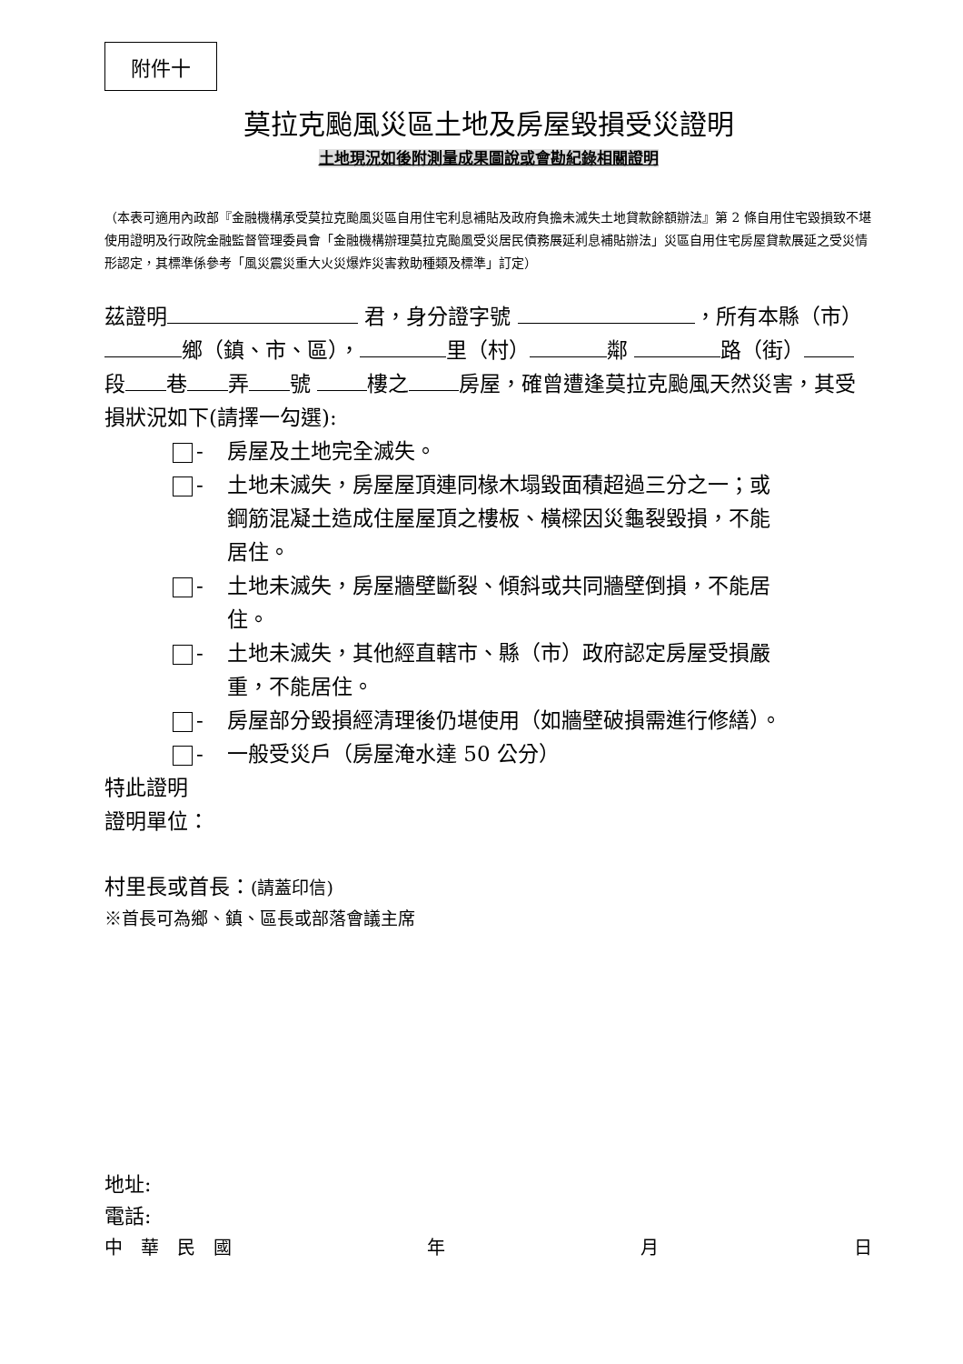附件十
莫拉克颱風災區土地及房屋毀損受災證明
土地現況如後附測量成果圖說或會勘紀錄相關證明
（本表可適用內政部『金融機構承受莫拉克颱風災區自用住宅利息補貼及政府負擔未滅失土地貸款餘額辦法』第 2 條自用住宅毀損致不堪使用證明及行政院金融監督管理委員會「金融機構辦理莫拉克颱風受災居民債務展延利息補貼辦法」災區自用住宅房屋貸款展延之受災情形認定，其標準係參考「風災震災重大火災爆炸災害救助種類及標準」訂定）
茲證明 君，身分證字號 ，所有本縣（市） 鄉（鎮、市、區）， 里（村） 鄰 路（街） 段 巷 弄 號 樓之 房屋，確曾遭逢莫拉克颱風天然災害，其受損狀況如下(請擇一勾選):
- 房屋及土地完全滅失。
- 土地未滅失，房屋屋頂連同椽木塌毀面積超過三分之一；或鋼筋混凝土造成住屋屋頂之樓板、橫樑因災龜裂毀損，不能居住。
- 土地未滅失，房屋牆壁斷裂、傾斜或共同牆壁倒損，不能居住。
- 土地未滅失，其他經直轄市、縣（市）政府認定房屋受損嚴重，不能居住。
- 房屋部分毀損經清理後仍堪使用（如牆壁破損需進行修繕）。
- 一般受災戶（房屋淹水達 50 公分）
特此證明
證明單位：
村里長或首長：(請蓋印信)
※首長可為鄉、鎮、區長或部落會議主席
地址:
電話:
中　華　民　國 年 月 日